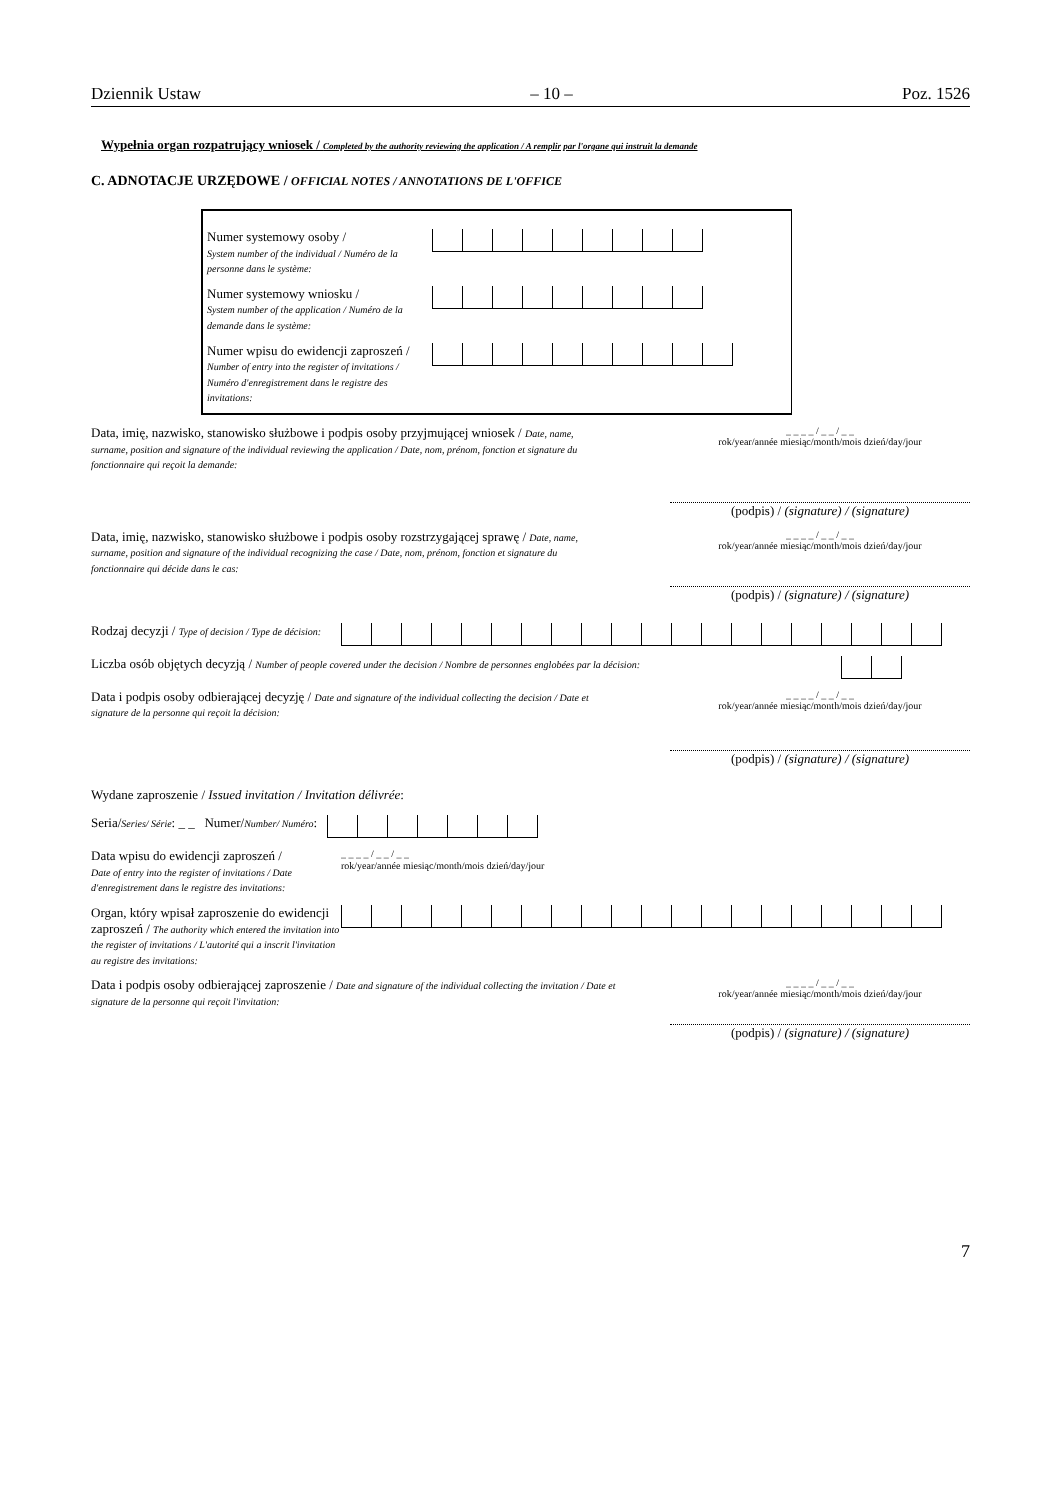Dziennik Ustaw – 10 – Poz. 1526
Wypełnia organ rozpatrujący wniosek / Completed by the authority reviewing the application / A remplir par l'organe qui instruit la demande
C. ADNOTACJE URZĘDOWE / OFFICIAL NOTES / ANNOTATIONS DE L'OFFICE
Numer systemowy osoby /
System number of the individual / Numéro de la personne dans le système:
Numer systemowy wniosku /
System number of the application / Numéro de la demande dans le système:
Numer wpisu do ewidencji zaproszeń /
Number of entry into the register of invitations / Numéro d'enregistrement dans le registre des invitations:
Data, imię, nazwisko, stanowisko służbowe i podpis osoby przyjmującej wniosek / Date, name, surname, position and signature of the individual reviewing the application / Date, nom, prénom, fonction et signature du fonctionnaire qui reçoit la demande:
_ _ _ _ / _ _ / _ _
rok/year/année miesiąc/month/mois dzień/day/jour
(podpis) / (signature) / (signature)
Data, imię, nazwisko, stanowisko służbowe i podpis osoby rozstrzygającej sprawę / Date, name, surname, position and signature of the individual recognizing the case / Date, nom, prénom, fonction et signature du fonctionnaire qui décide dans le cas:
_ _ _ _ / _ _ / _ _
rok/year/année miesiąc/month/mois dzień/day/jour
(podpis) / (signature) / (signature)
Rodzaj decyzji / Type of decision / Type de décision:
Liczba osób objętych decyzją / Number of people covered under the decision / Nombre de personnes englobées par la décision:
Data i podpis osoby odbierającej decyzję / Date and signature of the individual collecting the decision / Date et signature de la personne qui reçoit la décision:
_ _ _ _ / _ _ / _ _
rok/year/année miesiąc/month/mois dzień/day/jour
(podpis) / (signature) / (signature)
Wydane zaproszenie / Issued invitation / Invitation délivrée:
Seria/Series/ Série: _ _ Numer/Number/ Numéro:
Data wpisu do ewidencji zaproszeń /
Date of entry into the register of invitations / Date d'enregistrement dans le registre des invitations:
_ _ _ _ / _ _ / _ _
rok/year/année miesiąc/month/mois dzień/day/jour
Organ, który wpisał zaproszenie do ewidencji zaproszeń / The authority which entered the invitation into the register of invitations / L'autorité qui a inscrit l'invitation au registre des invitations:
Data i podpis osoby odbierającej zaproszenie / Date and signature of the individual collecting the invitation / Date et signature de la personne qui reçoit l'invitation:
_ _ _ _ / _ _ / _ _
rok/year/année miesiąc/month/mois dzień/day/jour
(podpis) / (signature) / (signature)
7